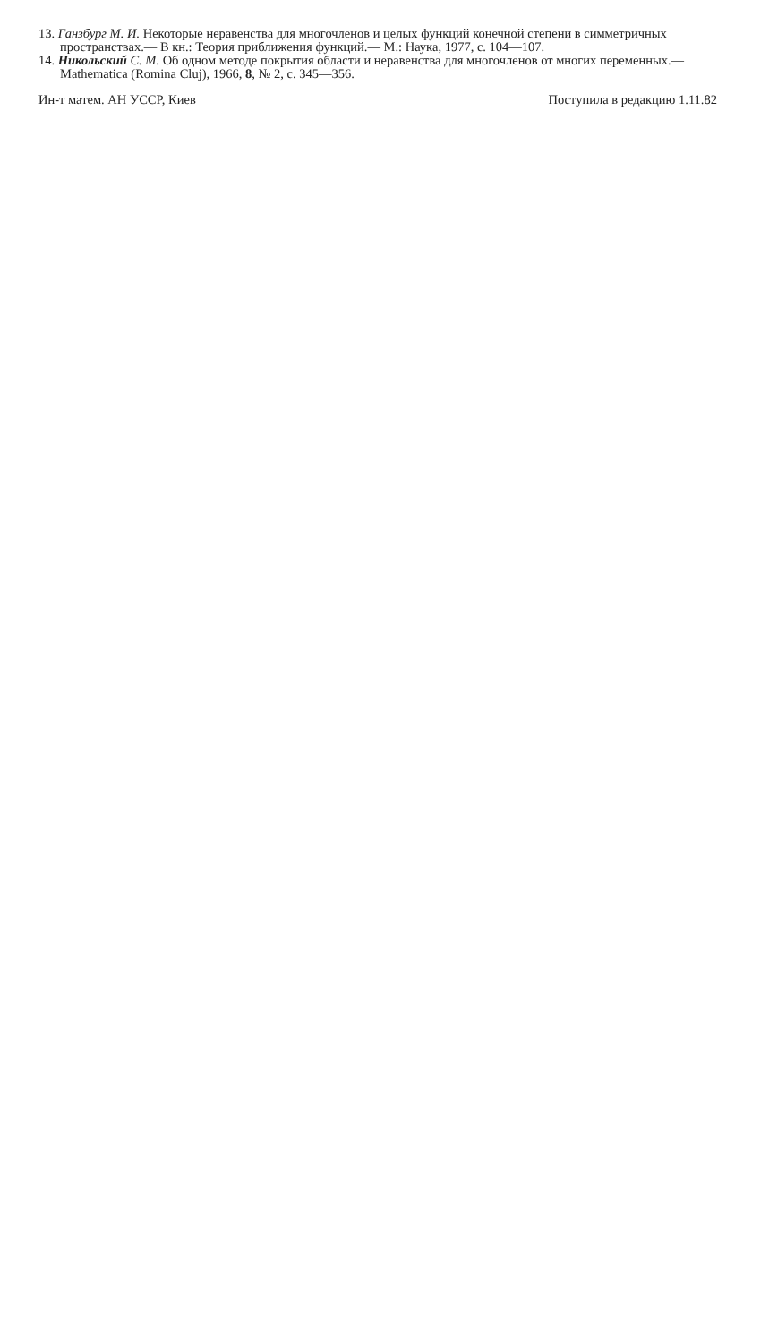13. Ганзбург М. И. Некоторые неравенства для многочленов и целых функций конечной степени в симметричных пространствах.— В кн.: Теория приближения функций.— М.: Наука, 1977, с. 104—107.
14. Никольский С. М. Об одном методе покрытия области и неравенства для многочленов от многих переменных.— Mathematica (Romina Cluj), 1966, 8, № 2, с. 345—356.
Ин-т матем. АН УССР, Киев Поступила в редакцию 1.11.82